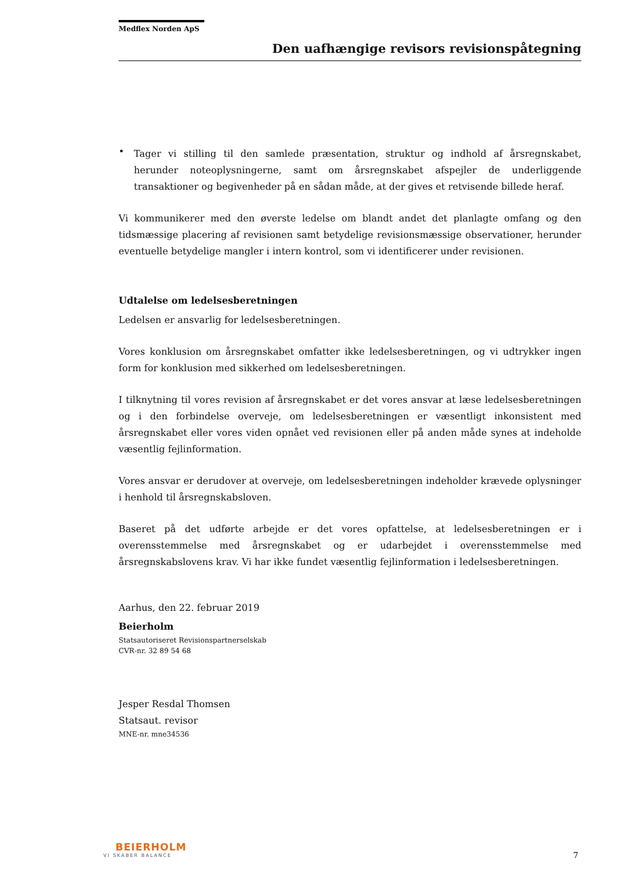Medflex Norden ApS
Den uafhængige revisors revisionspåtegning
•
Tager vi stilling til den samlede præsentation, struktur og indhold af årsregnskabet, herunder noteoplysningerne, samt om årsregnskabet afspejler de underliggende transaktioner og begivenheder på en sådan måde, at der gives et retvisende billede heraf.
Vi kommunikerer med den øverste ledelse om blandt andet det planlagte omfang og den tidsmæssige placering af revisionen samt betydelige revisionsmæssige observationer, herunder eventuelle betydelige mangler i intern kontrol, som vi identificerer under revisionen.
Udtalelse om ledelsesberetningen
Ledelsen er ansvarlig for ledelsesberetningen.
Vores konklusion om årsregnskabet omfatter ikke ledelsesberetningen, og vi udtrykker ingen form for konklusion med sikkerhed om ledelsesberetningen.
I tilknytning til vores revision af årsregnskabet er det vores ansvar at læse ledelsesberetningen og i den forbindelse overveje, om ledelsesberetningen er væsentligt inkonsistent med årsregnskabet eller vores viden opnået ved revisionen eller på anden måde synes at indeholde væsentlig fejlinformation.
Vores ansvar er derudover at overveje, om ledelsesberetningen indeholder krævede oplysninger i henhold til årsregnskabsloven.
Baseret på det udførte arbejde er det vores opfattelse, at ledelsesberetningen er i overensstemmelse med årsregnskabet og er udarbejdet i overensstemmelse med årsregnskabslovens krav. Vi har ikke fundet væsentlig fejlinformation i ledelsesberetningen.
Aarhus, den 22. februar 2019
Beierholm
Statsautoriseret Revisionspartnerselskab
CVR-nr. 32 89 54 68
Jesper Resdal Thomsen
Statsaut. revisor
MNE-nr. mne34536
BEIERHOLM
VI SKABER BALANCE
7